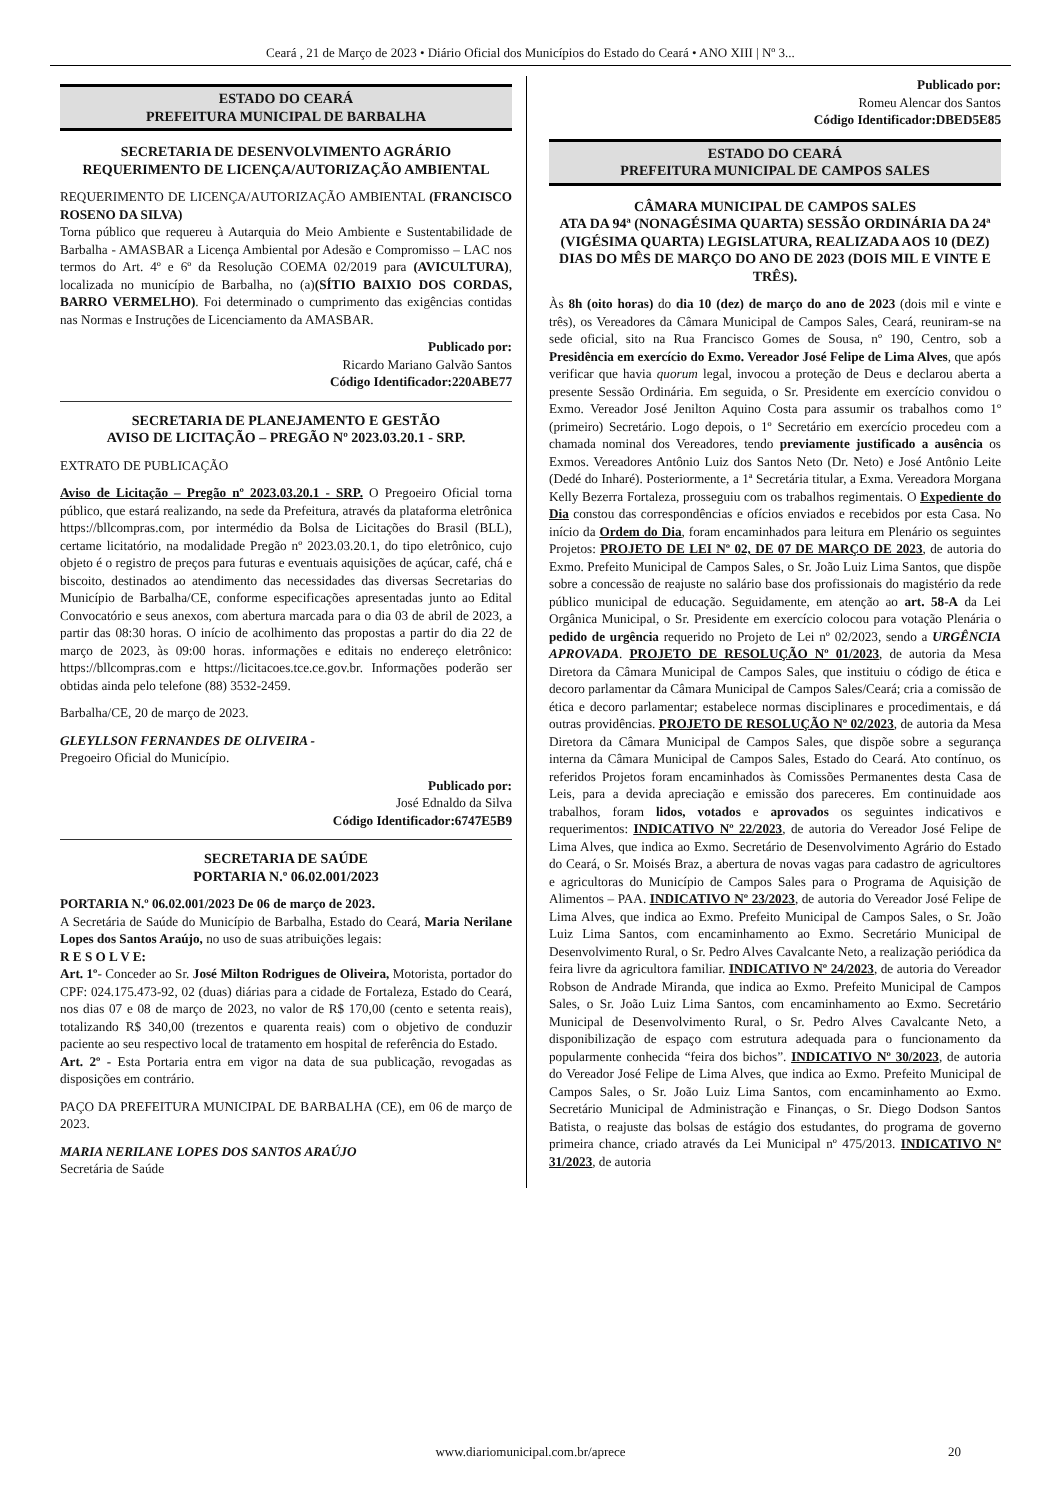Ceará , 21 de Março de 2023 • Diário Oficial dos Municípios do Estado do Ceará • ANO XIII | Nº 3...
ESTADO DO CEARÁ
PREFEITURA MUNICIPAL DE BARBALHA
SECRETARIA DE DESENVOLVIMENTO AGRÁRIO
REQUERIMENTO DE LICENÇA/AUTORIZAÇÃO AMBIENTAL
REQUERIMENTO DE LICENÇA/AUTORIZAÇÃO AMBIENTAL (FRANCISCO ROSENO DA SILVA)
Torna público que requereu à Autarquia do Meio Ambiente e Sustentabilidade de Barbalha - AMASBAR a Licença Ambiental por Adesão e Compromisso – LAC nos termos do Art. 4º e 6º da Resolução COEMA 02/2019 para (AVICULTURA), localizada no município de Barbalha, no (a)(SÍTIO BAIXIO DOS CORDAS, BARRO VERMELHO). Foi determinado o cumprimento das exigências contidas nas Normas e Instruções de Licenciamento da AMASBAR.
Publicado por:
Ricardo Mariano Galvão Santos
Código Identificador:220ABE77
SECRETARIA DE PLANEJAMENTO E GESTÃO
AVISO DE LICITAÇÃO – PREGÃO Nº 2023.03.20.1 - SRP.
EXTRATO DE PUBLICAÇÃO
Aviso de Licitação – Pregão nº 2023.03.20.1 - SRP. O Pregoeiro Oficial torna público, que estará realizando, na sede da Prefeitura, através da plataforma eletrônica https://bllcompras.com, por intermédio da Bolsa de Licitações do Brasil (BLL), certame licitatório, na modalidade Pregão nº 2023.03.20.1, do tipo eletrônico, cujo objeto é o registro de preços para futuras e eventuais aquisições de açúcar, café, chá e biscoito, destinados ao atendimento das necessidades das diversas Secretarias do Município de Barbalha/CE, conforme especificações apresentadas junto ao Edital Convocatório e seus anexos, com abertura marcada para o dia 03 de abril de 2023, a partir das 08:30 horas. O início de acolhimento das propostas a partir do dia 22 de março de 2023, às 09:00 horas. informações e editais no endereço eletrônico: https://bllcompras.com e https://licitacoes.tce.ce.gov.br. Informações poderão ser obtidas ainda pelo telefone (88) 3532-2459.
Barbalha/CE, 20 de março de 2023.
GLEYLLSON FERNANDES DE OLIVEIRA -
Pregoeiro Oficial do Município.
Publicado por:
José Ednaldo da Silva
Código Identificador:6747E5B9
SECRETARIA DE SAÚDE
PORTARIA N.º 06.02.001/2023
PORTARIA N.º 06.02.001/2023 De 06 de março de 2023.
A Secretária de Saúde do Município de Barbalha, Estado do Ceará, Maria Nerilane Lopes dos Santos Araújo, no uso de suas atribuições legais:
R E S O L V E:
Art. 1º- Conceder ao Sr. José Milton Rodrigues de Oliveira, Motorista, portador do CPF: 024.175.473-92, 02 (duas) diárias para a cidade de Fortaleza, Estado do Ceará, nos dias 07 e 08 de março de 2023, no valor de R$ 170,00 (cento e setenta reais), totalizando R$ 340,00 (trezentos e quarenta reais) com o objetivo de conduzir paciente ao seu respectivo local de tratamento em hospital de referência do Estado.
Art. 2º - Esta Portaria entra em vigor na data de sua publicação, revogadas as disposições em contrário.
PAÇO DA PREFEITURA MUNICIPAL DE BARBALHA (CE), em 06 de março de 2023.
MARIA NERILANE LOPES DOS SANTOS ARAÚJO
Secretária de Saúde
Publicado por:
Romeu Alencar dos Santos
Código Identificador:DBED5E85
ESTADO DO CEARÁ
PREFEITURA MUNICIPAL DE CAMPOS SALES
CÂMARA MUNICIPAL DE CAMPOS SALES
ATA DA 94ª (NONAGÉSIMA QUARTA) SESSÃO ORDINÁRIA DA 24ª (VIGÉSIMA QUARTA) LEGISLATURA, REALIZADA AOS 10 (DEZ) DIAS DO MÊS DE MARÇO DO ANO DE 2023 (DOIS MIL E VINTE E TRÊS).
Às 8h (oito horas) do dia 10 (dez) de março do ano de 2023 (dois mil e vinte e três), os Vereadores da Câmara Municipal de Campos Sales, Ceará, reuniram-se na sede oficial, sito na Rua Francisco Gomes de Sousa, nº 190, Centro, sob a Presidência em exercício do Exmo. Vereador José Felipe de Lima Alves, que após verificar que havia quorum legal, invocou a proteção de Deus e declarou aberta a presente Sessão Ordinária. Em seguida, o Sr. Presidente em exercício convidou o Exmo. Vereador José Jenilton Aquino Costa para assumir os trabalhos como 1º (primeiro) Secretário. Logo depois, o 1º Secretário em exercício procedeu com a chamada nominal dos Vereadores, tendo previamente justificado a ausência os Exmos. Vereadores Antônio Luiz dos Santos Neto (Dr. Neto) e José Antônio Leite (Dedé do Inharé). Posteriormente, a 1ª Secretária titular, a Exma. Vereadora Morgana Kelly Bezerra Fortaleza, prosseguiu com os trabalhos regimentais. O Expediente do Dia constou das correspondências e ofícios enviados e recebidos por esta Casa. No início da Ordem do Dia, foram encaminhados para leitura em Plenário os seguintes Projetos: PROJETO DE LEI Nº 02, DE 07 DE MARÇO DE 2023, de autoria do Exmo. Prefeito Municipal de Campos Sales, o Sr. João Luiz Lima Santos, que dispõe sobre a concessão de reajuste no salário base dos profissionais do magistério da rede público municipal de educação. Seguidamente, em atenção ao art. 58-A da Lei Orgânica Municipal, o Sr. Presidente em exercício colocou para votação Plenária o pedido de urgência requerido no Projeto de Lei nº 02/2023, sendo a URGÊNCIA APROVADA. PROJETO DE RESOLUÇÃO Nº 01/2023, de autoria da Mesa Diretora da Câmara Municipal de Campos Sales, que instituiu o código de ética e decoro parlamentar da Câmara Municipal de Campos Sales/Ceará; cria a comissão de ética e decoro parlamentar; estabelece normas disciplinares e procedimentais, e dá outras providências. PROJETO DE RESOLUÇÃO Nº 02/2023, de autoria da Mesa Diretora da Câmara Municipal de Campos Sales, que dispõe sobre a segurança interna da Câmara Municipal de Campos Sales, Estado do Ceará. Ato contínuo, os referidos Projetos foram encaminhados às Comissões Permanentes desta Casa de Leis, para a devida apreciação e emissão dos pareceres. Em continuidade aos trabalhos, foram lidos, votados e aprovados os seguintes indicativos e requerimentos: INDICATIVO Nº 22/2023, de autoria do Vereador José Felipe de Lima Alves, que indica ao Exmo. Secretário de Desenvolvimento Agrário do Estado do Ceará, o Sr. Moisés Braz, a abertura de novas vagas para cadastro de agricultores e agricultoras do Município de Campos Sales para o Programa de Aquisição de Alimentos – PAA. INDICATIVO Nº 23/2023, de autoria do Vereador José Felipe de Lima Alves, que indica ao Exmo. Prefeito Municipal de Campos Sales, o Sr. João Luiz Lima Santos, com encaminhamento ao Exmo. Secretário Municipal de Desenvolvimento Rural, o Sr. Pedro Alves Cavalcante Neto, a realização periódica da feira livre da agricultora familiar. INDICATIVO Nº 24/2023, de autoria do Vereador Robson de Andrade Miranda, que indica ao Exmo. Prefeito Municipal de Campos Sales, o Sr. João Luiz Lima Santos, com encaminhamento ao Exmo. Secretário Municipal de Desenvolvimento Rural, o Sr. Pedro Alves Cavalcante Neto, a disponibilização de espaço com estrutura adequada para o funcionamento da popularmente conhecida “feira dos bichos”. INDICATIVO Nº 30/2023, de autoria do Vereador José Felipe de Lima Alves, que indica ao Exmo. Prefeito Municipal de Campos Sales, o Sr. João Luiz Lima Santos, com encaminhamento ao Exmo. Secretário Municipal de Administração e Finanças, o Sr. Diego Dodson Santos Batista, o reajuste das bolsas de estágio dos estudantes, do programa de governo primeira chance, criado através da Lei Municipal nº 475/2013. INDICATIVO Nº 31/2023, de autoria
www.diariomunicipal.com.br/aprece
20